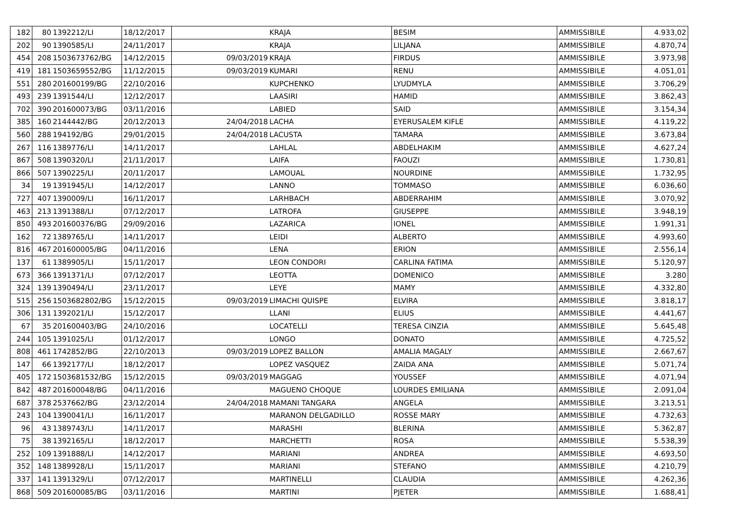| 182 | 80 | 1392212/LI | 18/12/2017 | | KRAJA | BESIM | AMMISSIBILE | 4.933,02 |
| 202 | 90 | 1390585/LI | 24/11/2017 | | KRAJA | LILJANA | AMMISSIBILE | 4.870,74 |
| 454 | 208 | 1503673762/BG | 14/12/2015 | 09/03/2019 | KRAJA | FIRDUS | AMMISSIBILE | 3.973,98 |
| 419 | 181 | 1503659552/BG | 11/12/2015 | 09/03/2019 | KUMARI | RENU | AMMISSIBILE | 4.051,01 |
| 551 | 280 | 201600199/BG | 22/10/2016 | | KUPCHENKO | LYUDMYLA | AMMISSIBILE | 3.706,29 |
| 493 | 239 | 1391544/LI | 12/12/2017 | | LAASIRI | HAMID | AMMISSIBILE | 3.862,43 |
| 702 | 390 | 201600073/BG | 03/11/2016 | | LABIED | SAID | AMMISSIBILE | 3.154,34 |
| 385 | 160 | 2144442/BG | 20/12/2013 | 24/04/2018 | LACHA | EYERUSALEM KIFLE | AMMISSIBILE | 4.119,22 |
| 560 | 288 | 194192/BG | 29/01/2015 | 24/04/2018 | LACUSTA | TAMARA | AMMISSIBILE | 3.673,84 |
| 267 | 116 | 1389776/LI | 14/11/2017 | | LAHLAL | ABDELHAKIM | AMMISSIBILE | 4.627,24 |
| 867 | 508 | 1390320/LI | 21/11/2017 | | LAIFA | FAOUZI | AMMISSIBILE | 1.730,81 |
| 866 | 507 | 1390225/LI | 20/11/2017 | | LAMOUAL | NOURDINE | AMMISSIBILE | 1.732,95 |
| 34 | 19 | 1391945/LI | 14/12/2017 | | LANNO | TOMMASO | AMMISSIBILE | 6.036,60 |
| 727 | 407 | 1390009/LI | 16/11/2017 | | LARHBACH | ABDERRAHIM | AMMISSIBILE | 3.070,92 |
| 463 | 213 | 1391388/LI | 07/12/2017 | | LATROFA | GIUSEPPE | AMMISSIBILE | 3.948,19 |
| 850 | 493 | 201600376/BG | 29/09/2016 | | LAZARICA | IONEL | AMMISSIBILE | 1.991,31 |
| 162 | 72 | 1389765/LI | 14/11/2017 | | LEIDI | ALBERTO | AMMISSIBILE | 4.993,60 |
| 816 | 467 | 201600005/BG | 04/11/2016 | | LENA | ERION | AMMISSIBILE | 2.556,14 |
| 137 | 61 | 1389905/LI | 15/11/2017 | | LEON CONDORI | CARLINA FATIMA | AMMISSIBILE | 5.120,97 |
| 673 | 366 | 1391371/LI | 07/12/2017 | | LEOTTA | DOMENICO | AMMISSIBILE | 3.280 |
| 324 | 139 | 1390494/LI | 23/11/2017 | | LEYE | MAMY | AMMISSIBILE | 4.332,80 |
| 515 | 256 | 1503682802/BG | 15/12/2015 | 09/03/2019 | LIMACHI QUISPE | ELVIRA | AMMISSIBILE | 3.818,17 |
| 306 | 131 | 1392021/LI | 15/12/2017 | | LLANI | ELIUS | AMMISSIBILE | 4.441,67 |
| 67 | 35 | 201600403/BG | 24/10/2016 | | LOCATELLI | TERESA CINZIA | AMMISSIBILE | 5.645,48 |
| 244 | 105 | 1391025/LI | 01/12/2017 | | LONGO | DONATO | AMMISSIBILE | 4.725,52 |
| 808 | 461 | 1742852/BG | 22/10/2013 | 09/03/2019 | LOPEZ BALLON | AMALIA MAGALY | AMMISSIBILE | 2.667,67 |
| 147 | 66 | 1392177/LI | 18/12/2017 | | LOPEZ VASQUEZ | ZAIDA ANA | AMMISSIBILE | 5.071,74 |
| 405 | 172 | 1503681532/BG | 15/12/2015 | 09/03/2019 | MAGGAG | YOUSSEF | AMMISSIBILE | 4.071,94 |
| 842 | 487 | 201600048/BG | 04/11/2016 | | MAGUENO CHOQUE | LOURDES EMILIANA | AMMISSIBILE | 2.091,04 |
| 687 | 378 | 2537662/BG | 23/12/2014 | 24/04/2018 | MAMANI TANGARA | ANGELA | AMMISSIBILE | 3.213,51 |
| 243 | 104 | 1390041/LI | 16/11/2017 | | MARANON DELGADILLO | ROSSE MARY | AMMISSIBILE | 4.732,63 |
| 96 | 43 | 1389743/LI | 14/11/2017 | | MARASHI | BLERINA | AMMISSIBILE | 5.362,87 |
| 75 | 38 | 1392165/LI | 18/12/2017 | | MARCHETTI | ROSA | AMMISSIBILE | 5.538,39 |
| 252 | 109 | 1391888/LI | 14/12/2017 | | MARIANI | ANDREA | AMMISSIBILE | 4.693,50 |
| 352 | 148 | 1389928/LI | 15/11/2017 | | MARIANI | STEFANO | AMMISSIBILE | 4.210,79 |
| 337 | 141 | 1391329/LI | 07/12/2017 | | MARTINELLI | CLAUDIA | AMMISSIBILE | 4.262,36 |
| 868 | 509 | 201600085/BG | 03/11/2016 | | MARTINI | PJETER | AMMISSIBILE | 1.688,41 |